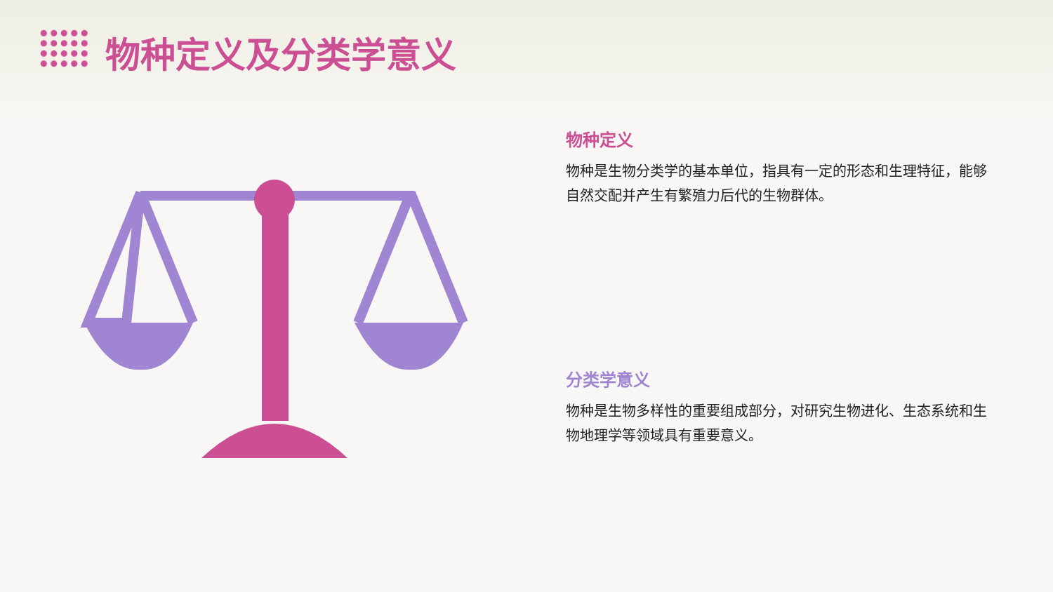物种定义及分类学意义
物种定义
物种是生物分类学的基本单位，指具有一定的形态和生理特征，能够自然交配并产生有繁殖力后代的生物群体。
分类学意义
物种是生物多样性的重要组成部分，对研究生物进化、生态系统和生物地理学等领域具有重要意义。